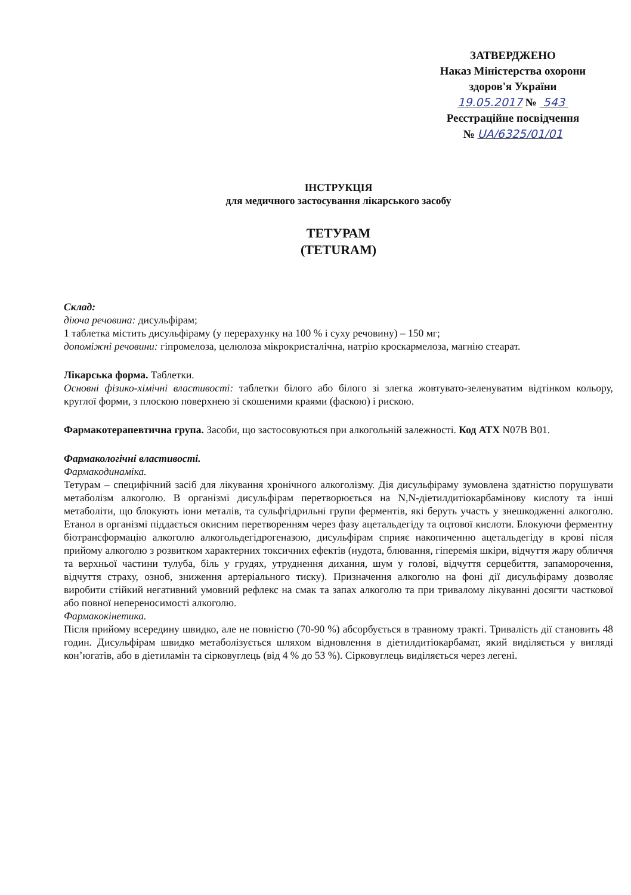ЗАТВЕРДЖЕНО
Наказ Міністерства охорони
здоров'я України
19.05.2017 № 543
Реєстраційне посвідчення
№ UA/6325/01/01
ІНСТРУКЦІЯ
для медичного застосування лікарського засобу
ТЕТУРАМ
(TETURAM)
Склад:
діюча речовина: дисульфірам;
1 таблетка містить дисульфіраму (у перерахунку на 100 % і суху речовину) – 150 мг;
допоміжні речовини: гіпромелоза, целюлоза мікрокристалічна, натрію кроскармелоза, магнію стеарат.
Лікарська форма. Таблетки.
Основні фізико-хімічні властивості: таблетки білого або білого зі злегка жовтувато-зеленуватим відтінком кольору, круглої форми, з плоскою поверхнею зі скошеними краями (фаскою) і рискою.
Фармакотерапевтична група. Засоби, що застосовуються при алкогольній залежності. Код АТХ N07B B01.
Фармакологічні властивості.
Фармакодинаміка.
Тетурам – специфічний засіб для лікування хронічного алкоголізму. Дія дисульфіраму зумовлена здатністю порушувати метаболізм алкоголю. В організмі дисульфірам перетворюється на N,N-діетилдитіокарбамінову кислоту та інші метаболіти, що блокують іони металів, та сульфгідрильні групи ферментів, які беруть участь у знешкодженні алкоголю. Етанол в організмі піддається окисним перетворенням через фазу ацетальдегіду та оцтової кислоти. Блокуючи ферментну біотрансформацію алкоголю алкогольдегідрогеназою, дисульфірам сприяє накопиченню ацетальдегіду в крові після прийому алкоголю з розвитком характерних токсичних ефектів (нудота, блювання, гіперемія шкіри, відчуття жару обличчя та верхньої частини тулуба, біль у грудях, утруднення дихання, шум у голові, відчуття серцебиття, запаморочення, відчуття страху, озноб, зниження артеріального тиску). Призначення алкоголю на фоні дії дисульфіраму дозволяє виробити стійкий негативний умовний рефлекс на смак та запах алкоголю та при тривалому лікуванні досягти часткової або повної непереносимості алкоголю.
Фармакокінетика.
Після прийому всередину швидко, але не повністю (70-90 %) абсорбується в травному тракті. Тривалість дії становить 48 годин. Дисульфірам швидко метаболізується шляхом відновлення в діетилдитіокарбамат, який виділяється у вигляді кон’югатів, або в діетиламін та сірковуглець (від 4 % до 53 %). Сірковуглець виділяється через легені.